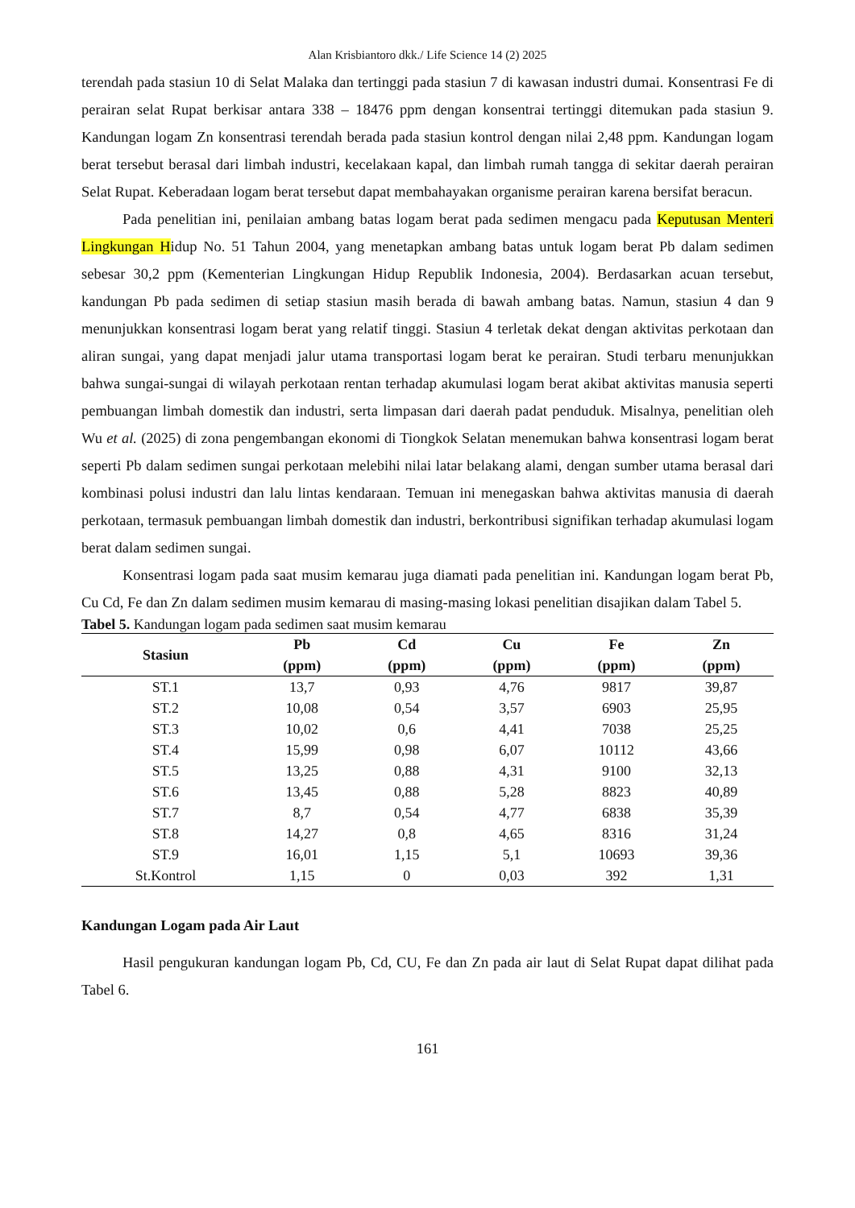Alan Krisbiantoro dkk./ Life Science 14 (2) 2025
terendah pada stasiun 10 di Selat Malaka dan tertinggi pada stasiun 7 di kawasan industri dumai. Konsentrasi Fe di perairan selat Rupat berkisar antara 338 – 18476 ppm dengan konsentrai tertinggi ditemukan pada stasiun 9. Kandungan logam Zn konsentrasi terendah berada pada stasiun kontrol dengan nilai 2,48 ppm. Kandungan logam berat tersebut berasal dari limbah industri, kecelakaan kapal, dan limbah rumah tangga di sekitar daerah perairan Selat Rupat. Keberadaan logam berat tersebut dapat membahayakan organisme perairan karena bersifat beracun.
Pada penelitian ini, penilaian ambang batas logam berat pada sedimen mengacu pada Keputusan Menteri Lingkungan Hidup No. 51 Tahun 2004, yang menetapkan ambang batas untuk logam berat Pb dalam sedimen sebesar 30,2 ppm (Kementerian Lingkungan Hidup Republik Indonesia, 2004). Berdasarkan acuan tersebut, kandungan Pb pada sedimen di setiap stasiun masih berada di bawah ambang batas. Namun, stasiun 4 dan 9 menunjukkan konsentrasi logam berat yang relatif tinggi. Stasiun 4 terletak dekat dengan aktivitas perkotaan dan aliran sungai, yang dapat menjadi jalur utama transportasi logam berat ke perairan. Studi terbaru menunjukkan bahwa sungai-sungai di wilayah perkotaan rentan terhadap akumulasi logam berat akibat aktivitas manusia seperti pembuangan limbah domestik dan industri, serta limpasan dari daerah padat penduduk. Misalnya, penelitian oleh Wu et al. (2025) di zona pengembangan ekonomi di Tiongkok Selatan menemukan bahwa konsentrasi logam berat seperti Pb dalam sedimen sungai perkotaan melebihi nilai latar belakang alami, dengan sumber utama berasal dari kombinasi polusi industri dan lalu lintas kendaraan. Temuan ini menegaskan bahwa aktivitas manusia di daerah perkotaan, termasuk pembuangan limbah domestik dan industri, berkontribusi signifikan terhadap akumulasi logam berat dalam sedimen sungai.
Konsentrasi logam pada saat musim kemarau juga diamati pada penelitian ini. Kandungan logam berat Pb, Cu Cd, Fe dan Zn dalam sedimen musim kemarau di masing-masing lokasi penelitian disajikan dalam Tabel 5.
Tabel 5. Kandungan logam pada sedimen saat musim kemarau
| Stasiun | Pb (ppm) | Cd (ppm) | Cu (ppm) | Fe (ppm) | Zn (ppm) |
| --- | --- | --- | --- | --- | --- |
| ST.1 | 13,7 | 0,93 | 4,76 | 9817 | 39,87 |
| ST.2 | 10,08 | 0,54 | 3,57 | 6903 | 25,95 |
| ST.3 | 10,02 | 0,6 | 4,41 | 7038 | 25,25 |
| ST.4 | 15,99 | 0,98 | 6,07 | 10112 | 43,66 |
| ST.5 | 13,25 | 0,88 | 4,31 | 9100 | 32,13 |
| ST.6 | 13,45 | 0,88 | 5,28 | 8823 | 40,89 |
| ST.7 | 8,7 | 0,54 | 4,77 | 6838 | 35,39 |
| ST.8 | 14,27 | 0,8 | 4,65 | 8316 | 31,24 |
| ST.9 | 16,01 | 1,15 | 5,1 | 10693 | 39,36 |
| St.Kontrol | 1,15 | 0 | 0,03 | 392 | 1,31 |
Kandungan Logam pada Air Laut
Hasil pengukuran kandungan logam Pb, Cd, CU, Fe dan Zn pada air laut di Selat Rupat dapat dilihat pada Tabel 6.
161